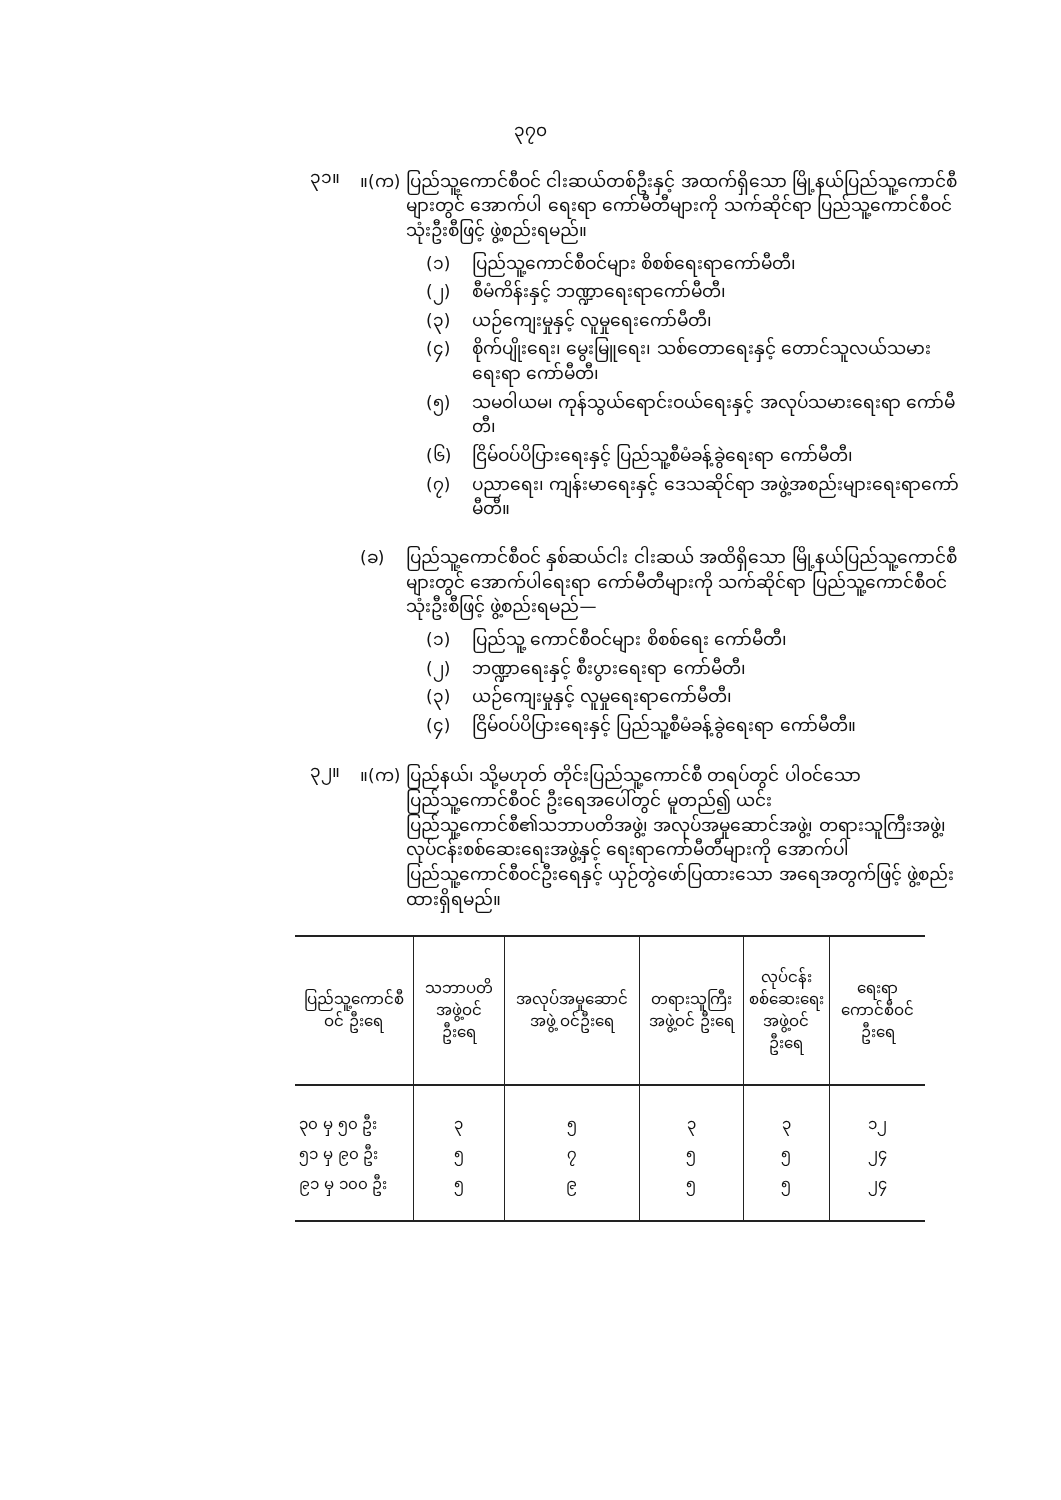၃၇၀
၃၁။
။(က) ပြည်သူ့ကောင်စီဝင် ငါးဆယ်တစ်ဦးနှင့် အထက်ရှိသော မြို့နယ်ပြည်သူ့ကောင်စီများတွင် အောက်ပါ ရေးရာ ကော်မီတီများကို သက်ဆိုင်ရာ ပြည်သူ့ကောင်စီဝင် သုံးဦးစီဖြင့် ဖွဲ့စည်းရမည်။
(၁) ပြည်သူ့ကောင်စီဝင်များ စိစစ်ရေးရာကော်မီတီ၊
(၂) စီမံကိန်းနှင့် ဘဏ္ဍာရေးရာကော်မီတီ၊
(၃) ယဉ်ကျေးမှုနှင့် လူမှုရေးကော်မီတီ၊
(၄) စိုက်ပျိုးရေး၊ မွေးမြူရေး၊ သစ်တောရေးနှင့် တောင်သူလယ်သမားရေးရာ ကော်မီတီ၊
(၅) သမဝါယမ၊ ကုန်သွယ်ရောင်းဝယ်ရေးနှင့် အလုပ်သမားရေးရာ ကော်မီတီ၊
(၆) ငြိမ်ဝပ်ပိပြားရေးနှင့် ပြည်သူ့စီမံခန့်ခွဲရေးရာ ကော်မီတီ၊
(၇) ပညာရေး၊ ကျန်းမာရေးနှင့် ဒေသဆိုင်ရာ အဖွဲ့အစည်းများရေးရာကော်မီတီ။
(ခ) ပြည်သူ့ကောင်စီဝင် နှစ်ဆယ်ငါး ငါးဆယ် အထိရှိသော မြို့နယ်ပြည်သူ့ကောင်စီများတွင် အောက်ပါရေးရာ ကော်မီတီများကို သက်ဆိုင်ရာ ပြည်သူ့ကောင်စီဝင် သုံးဦးစီဖြင့် ဖွဲ့စည်းရမည်—
(၁) ပြည်သူ့ ကောင်စီဝင်များ စိစစ်ရေး ကော်မီတီ၊
(၂) ဘဏ္ဍာရေးနှင့် စီးပွားရေးရာ ကော်မီတီ၊
(၃) ယဉ်ကျေးမှုနှင့် လူမှုရေးရာကော်မီတီ၊
(၄) ငြိမ်ဝပ်ပိပြားရေးနှင့် ပြည်သူ့စီမံခန့်ခွဲရေးရာ ကော်မီတီ။
၃၂။
။(က) ပြည်နယ်၊ သို့မဟုတ် တိုင်းပြည်သူ့ကောင်စီ တရပ်တွင် ပါဝင်သော ပြည်သူ့ကောင်စီဝင် ဦးရေအပေါ်တွင် မူတည်၍ ယင်းပြည်သူ့ကောင်စီ၏သဘာပတိအဖွဲ့၊ အလုပ်အမှုဆောင်အဖွဲ့၊ တရားသူကြီးအဖွဲ့၊ လုပ်ငန်းစစ်ဆေးရေးအဖွဲ့နှင့် ရေးရာကော်မီတီများကို အောက်ပါ ပြည်သူ့ကောင်စီဝင်ဦးရေနှင့် ယှဉ်တွဲဖော်ပြထားသော အရေအတွက်ဖြင့် ဖွဲ့စည်းထားရှိရမည်။
| ပြည်သူ့ကောင်စီဝင် ဦးရေ | သဘာပတိ အဖွဲ့ဝင် ဦးရေ | အလုပ်အမှုဆောင်အဖွဲ့ ဝင်ဦးရေ | တရားသူကြီးအဖွဲ့ဝင် ဦးရေ | လုပ်ငန်းစစ်ဆေးရေး အဖွဲ့ဝင် ဦးရေ | ရေးရာ ကောင်စီဝင် ဦးရေ |
| --- | --- | --- | --- | --- | --- |
| ၃၀ မှ ၅၀ ဦး | ၃ | ၅ | ၃ | ၃ | ၁၂ |
| ၅၁ မှ ၉၀ ဦး | ၅ | ၇ | ၅ | ၅ | ၂၄ |
| ၉၁ မှ ၁၀၀ ဦး | ၅ | ၉ | ၅ | ၅ | ၂၄ |